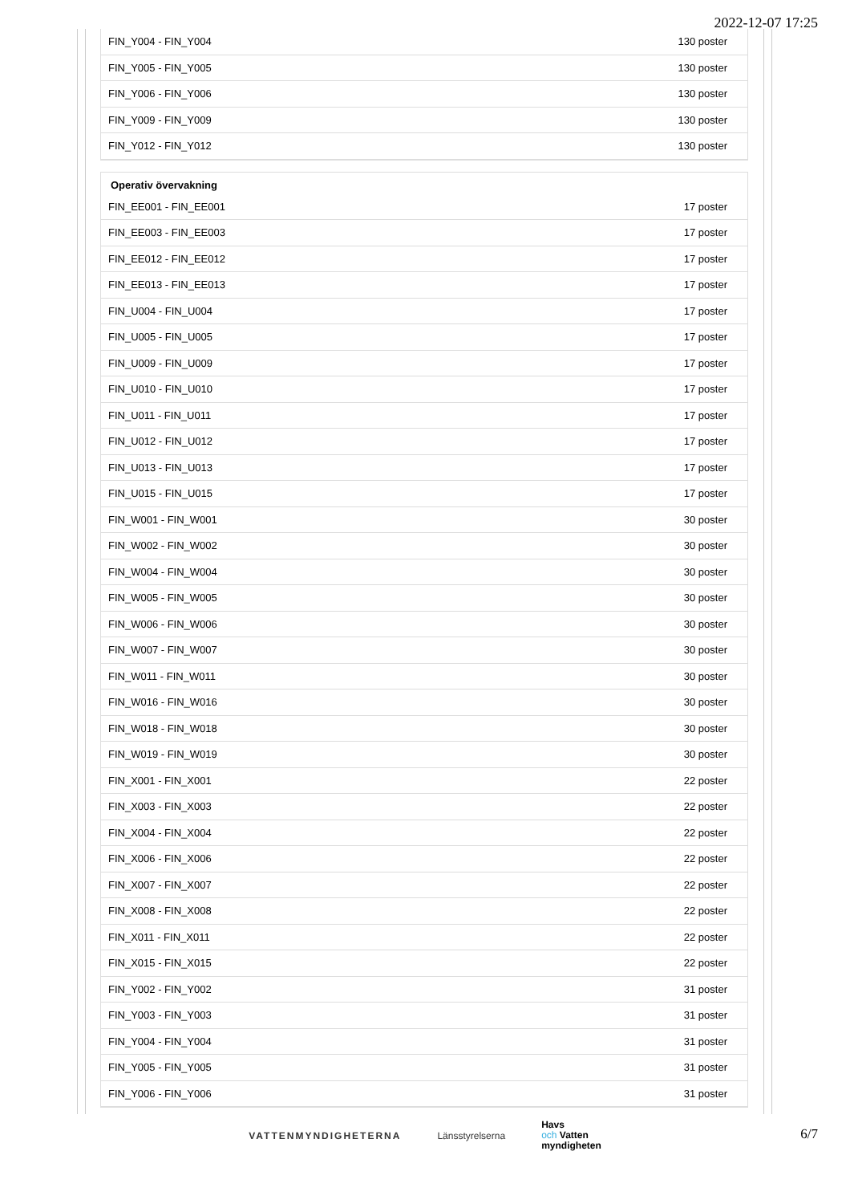2022-12-07 17:25
| FIN_Y004 - FIN_Y004 | 130 poster |
| FIN_Y005 - FIN_Y005 | 130 poster |
| FIN_Y006 - FIN_Y006 | 130 poster |
| FIN_Y009 - FIN_Y009 | 130 poster |
| FIN_Y012 - FIN_Y012 | 130 poster |
Operativ övervakning
| FIN_EE001 - FIN_EE001 | 17 poster |
| FIN_EE003 - FIN_EE003 | 17 poster |
| FIN_EE012 - FIN_EE012 | 17 poster |
| FIN_EE013 - FIN_EE013 | 17 poster |
| FIN_U004 - FIN_U004 | 17 poster |
| FIN_U005 - FIN_U005 | 17 poster |
| FIN_U009 - FIN_U009 | 17 poster |
| FIN_U010 - FIN_U010 | 17 poster |
| FIN_U011 - FIN_U011 | 17 poster |
| FIN_U012 - FIN_U012 | 17 poster |
| FIN_U013 - FIN_U013 | 17 poster |
| FIN_U015 - FIN_U015 | 17 poster |
| FIN_W001 - FIN_W001 | 30 poster |
| FIN_W002 - FIN_W002 | 30 poster |
| FIN_W004 - FIN_W004 | 30 poster |
| FIN_W005 - FIN_W005 | 30 poster |
| FIN_W006 - FIN_W006 | 30 poster |
| FIN_W007 - FIN_W007 | 30 poster |
| FIN_W011 - FIN_W011 | 30 poster |
| FIN_W016 - FIN_W016 | 30 poster |
| FIN_W018 - FIN_W018 | 30 poster |
| FIN_W019 - FIN_W019 | 30 poster |
| FIN_X001 - FIN_X001 | 22 poster |
| FIN_X003 - FIN_X003 | 22 poster |
| FIN_X004 - FIN_X004 | 22 poster |
| FIN_X006 - FIN_X006 | 22 poster |
| FIN_X007 - FIN_X007 | 22 poster |
| FIN_X008 - FIN_X008 | 22 poster |
| FIN_X011 - FIN_X011 | 22 poster |
| FIN_X015 - FIN_X015 | 22 poster |
| FIN_Y002 - FIN_Y002 | 31 poster |
| FIN_Y003 - FIN_Y003 | 31 poster |
| FIN_Y004 - FIN_Y004 | 31 poster |
| FIN_Y005 - FIN_Y005 | 31 poster |
| FIN_Y006 - FIN_Y006 | 31 poster |
VATTENMYNDIGHETERNA Länsstyrelserna
Havs
och Vatten
myndigheten
6/7